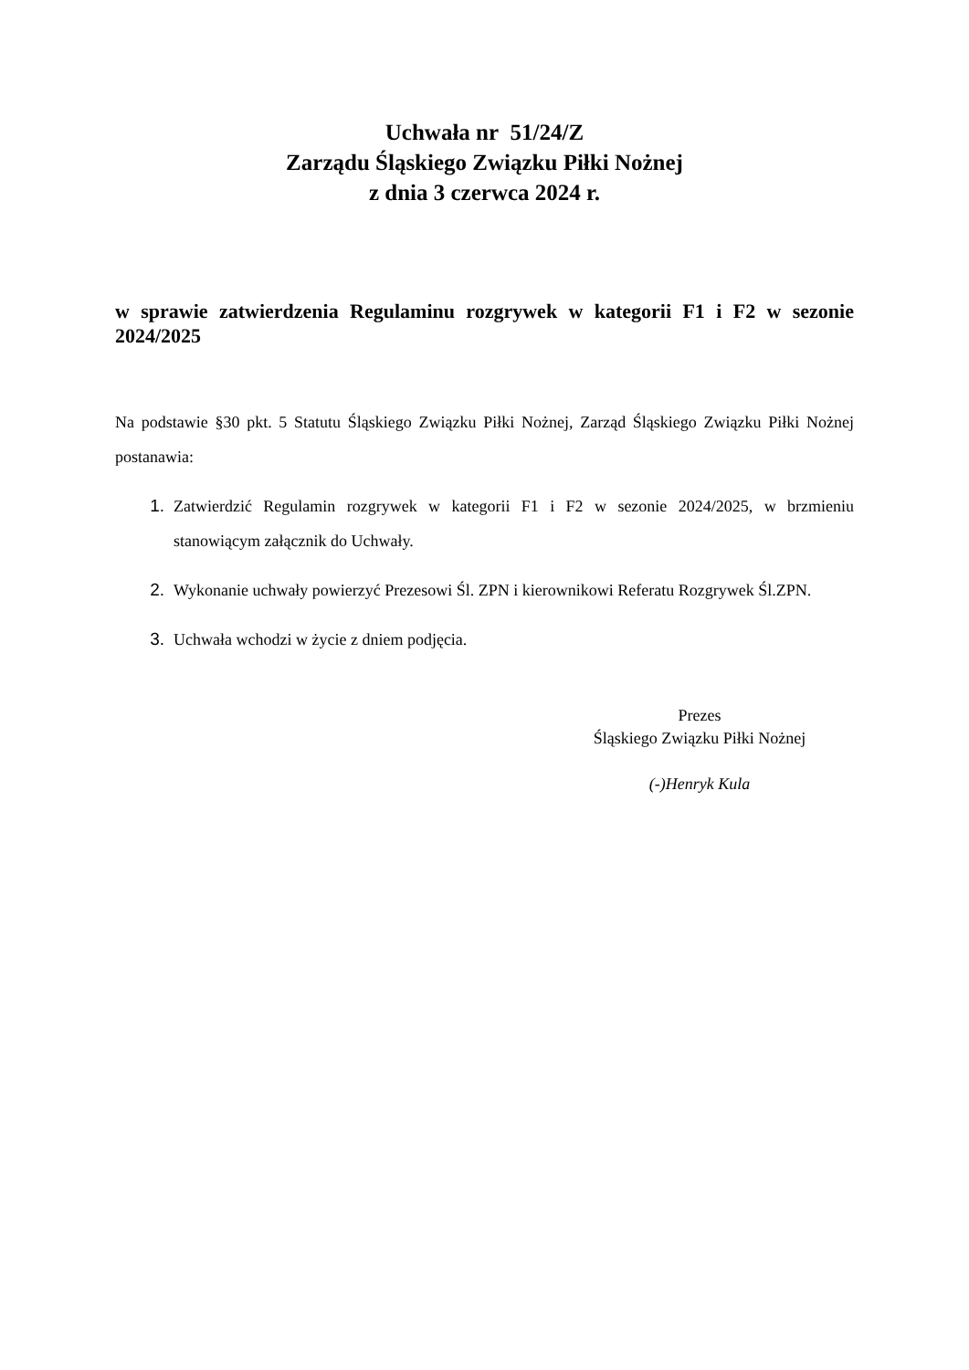Uchwała nr 51/24/Z
Zarządu Śląskiego Związku Piłki Nożnej
z dnia 3 czerwca 2024 r.
w sprawie zatwierdzenia Regulaminu rozgrywek w kategorii F1 i F2 w sezonie 2024/2025
Na podstawie §30 pkt. 5 Statutu Śląskiego Związku Piłki Nożnej, Zarząd Śląskiego Związku Piłki Nożnej postanawia:
1. Zatwierdzić Regulamin rozgrywek w kategorii F1 i F2 w sezonie 2024/2025, w brzmieniu stanowiącym załącznik do Uchwały.
2. Wykonanie uchwały powierzyć Prezesowi Śl. ZPN i kierownikowi Referatu Rozgrywek Śl.ZPN.
3. Uchwała wchodzi w życie z dniem podjęcia.
Prezes
Śląskiego Związku Piłki Nożnej
(-)Henryk Kula